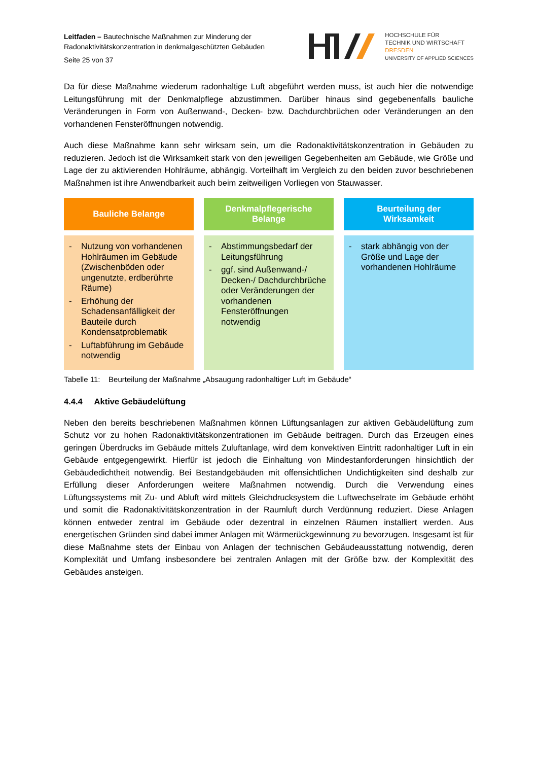Leitfaden – Bautechnische Maßnahmen zur Minderung der
Radonaktivitätskonzentration in denkmalgeschützten Gebäuden
Seite 25 von 37
HOCHSCHULE FÜR
TECHNIK UND WIRTSCHAFT
DRESDEN
UNIVERSITY OF APPLIED SCIENCES
Da für diese Maßnahme wiederum radonhaltige Luft abgeführt werden muss, ist auch hier die notwendige Leitungsführung mit der Denkmalpflege abzustimmen. Darüber hinaus sind gegebenenfalls bauliche Veränderungen in Form von Außenwand-, Decken- bzw. Dachdurchbrüchen oder Veränderungen an den vorhandenen Fensteröffnungen notwendig.
Auch diese Maßnahme kann sehr wirksam sein, um die Radonaktivitätskonzentration in Gebäuden zu reduzieren. Jedoch ist die Wirksamkeit stark von den jeweiligen Gegebenheiten am Gebäude, wie Größe und Lage der zu aktivierenden Hohlräume, abhängig. Vorteilhaft im Vergleich zu den beiden zuvor beschriebenen Maßnahmen ist ihre Anwendbarkeit auch beim zeitweiligen Vorliegen von Stauwasser.
| Bauliche Belange | Denkmalpflegerische Belange | Beurteilung der Wirksamkeit |
| --- | --- | --- |
| - Nutzung von vorhandenen Hohlräumen im Gebäude (Zwischenböden oder ungenutzte, erdberührte Räume) - Erhöhung der Schadensanfälligkeit der Bauteile durch Kondensatproblematik - Luftabführung im Gebäude notwendig | - Abstimmungsbedarf der Leitungsführung - ggf. sind Außenwand-/ Decken-/ Dachdurchbrüche oder Veränderungen der vorhandenen Fensteröffnungen notwendig | - stark abhängig von der Größe und Lage der vorhandenen Hohlräume |
Tabelle 11: Beurteilung der Maßnahme „Absaugung radonhaltiger Luft im Gebäude“
4.4.4 Aktive Gebäudelüftung
Neben den bereits beschriebenen Maßnahmen können Lüftungsanlagen zur aktiven Gebäudelüftung zum Schutz vor zu hohen Radonaktivitätskonzentrationen im Gebäude beitragen. Durch das Erzeugen eines geringen Überdrucks im Gebäude mittels Zuluftanlage, wird dem konvektiven Eintritt radonhaltiger Luft in ein Gebäude entgegengewirkt. Hierfür ist jedoch die Einhaltung von Mindestanforderungen hinsichtlich der Gebäudedichtheit notwendig. Bei Bestandgebäuden mit offensichtlichen Undichtigkeiten sind deshalb zur Erfüllung dieser Anforderungen weitere Maßnahmen notwendig. Durch die Verwendung eines Lüftungssystems mit Zu- und Abluft wird mittels Gleichdrucksystem die Luftwechselrate im Gebäude erhöht und somit die Radonaktivitätskonzentration in der Raumluft durch Verdünnung reduziert. Diese Anlagen können entweder zentral im Gebäude oder dezentral in einzelnen Räumen installiert werden. Aus energetischen Gründen sind dabei immer Anlagen mit Wärmerückgewinnung zu bevorzugen. Insgesamt ist für diese Maßnahme stets der Einbau von Anlagen der technischen Gebäudeausstattung notwendig, deren Komplexität und Umfang insbesondere bei zentralen Anlagen mit der Größe bzw. der Komplexität des Gebäudes ansteigen.